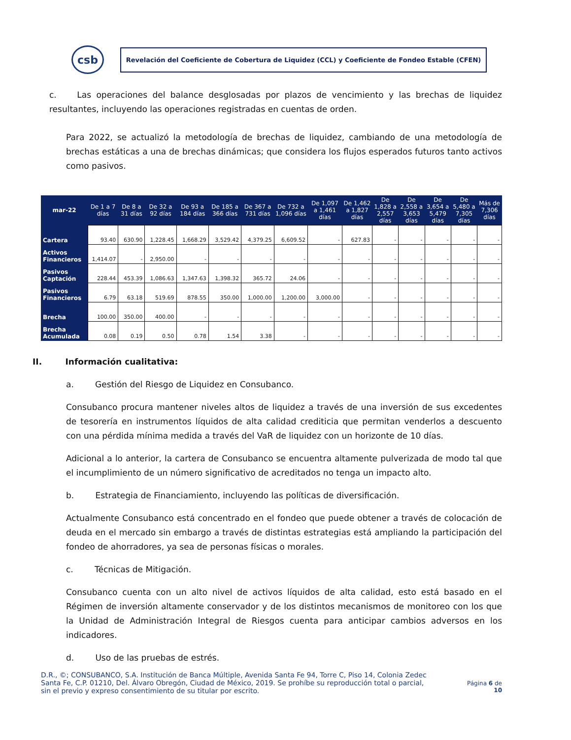csb
Revelación del Coeficiente de Cobertura de Liquidez (CCL) y Coeficiente de Fondeo Estable (CFEN)
c. Las operaciones del balance desglosadas por plazos de vencimiento y las brechas de liquidez resultantes, incluyendo las operaciones registradas en cuentas de orden.
Para 2022, se actualizó la metodología de brechas de liquidez, cambiando de una metodología de brechas estáticas a una de brechas dinámicas; que considera los flujos esperados futuros tanto activos como pasivos.
| mar-22 | De 1 a 7 días | De 8 a 31 días | De 32 a 92 días | De 93 a 184 días | De 185 a 366 días | De 367 a 731 días | De 732 a 1,096 días | De 1,097 a 1,461 días | De 1,462 a 1,827 días | De 1,828 a 2,557 días | De 2,558 a 3,653 días | De 3,654 a 5,479 días | De 5,480 a 7,305 días | Más de 7,306 días |
| --- | --- | --- | --- | --- | --- | --- | --- | --- | --- | --- | --- | --- | --- | --- |
| Cartera | 93.40 | 630.90 | 1,228.45 | 1,668.29 | 3,529.42 | 4,379.25 | 6,609.52 | - | 627.83 | - | - | - | - | - |
| Activos Financieros | 1,414.07 | - | 2,950.00 | - | - | - | - | - | - | - | - | - | - | - |
| Pasivos Captación | 228.44 | 453.39 | 1,086.63 | 1,347.63 | 1,398.32 | 365.72 | 24.06 | - | - | - | - | - | - | - |
| Pasivos Financieros | 6.79 | 63.18 | 519.69 | 878.55 | 350.00 | 1,000.00 | 1,200.00 | 3,000.00 | - | - | - | - | - | - |
| Brecha | 100.00 | 350.00 | 400.00 | - | - | - | - | - | - | - | - | - | - | - |
| Brecha Acumulada | 0.08 | 0.19 | 0.50 | 0.78 | 1.54 | 3.38 | - | - | - | - | - | - | - | - |
II. Información cualitativa:
a. Gestión del Riesgo de Liquidez en Consubanco.
Consubanco procura mantener niveles altos de liquidez a través de una inversión de sus excedentes de tesorería en instrumentos líquidos de alta calidad crediticia que permitan venderlos a descuento con una pérdida mínima medida a través del VaR de liquidez con un horizonte de 10 días.
Adicional a lo anterior, la cartera de Consubanco se encuentra altamente pulverizada de modo tal que el incumplimiento de un número significativo de acreditados no tenga un impacto alto.
b. Estrategia de Financiamiento, incluyendo las políticas de diversificación.
Actualmente Consubanco está concentrado en el fondeo que puede obtener a través de colocación de deuda en el mercado sin embargo a través de distintas estrategias está ampliando la participación del fondeo de ahorradores, ya sea de personas físicas o morales.
c. Técnicas de Mitigación.
Consubanco cuenta con un alto nivel de activos líquidos de alta calidad, esto está basado en el Régimen de inversión altamente conservador y de los distintos mecanismos de monitoreo con los que la Unidad de Administración Integral de Riesgos cuenta para anticipar cambios adversos en los indicadores.
d. Uso de las pruebas de estrés.
D.R., ©; CONSUBANCO, S.A. Institución de Banca Múltiple, Avenida Santa Fe 94, Torre C, Piso 14, Colonia Zedec Santa Fe, C.P. 01210, Del. Álvaro Obregón, Ciudad de México, 2019. Se prohíbe su reproducción total o parcial, sin el previo y expreso consentimiento de su titular por escrito.
Página 6 de
10